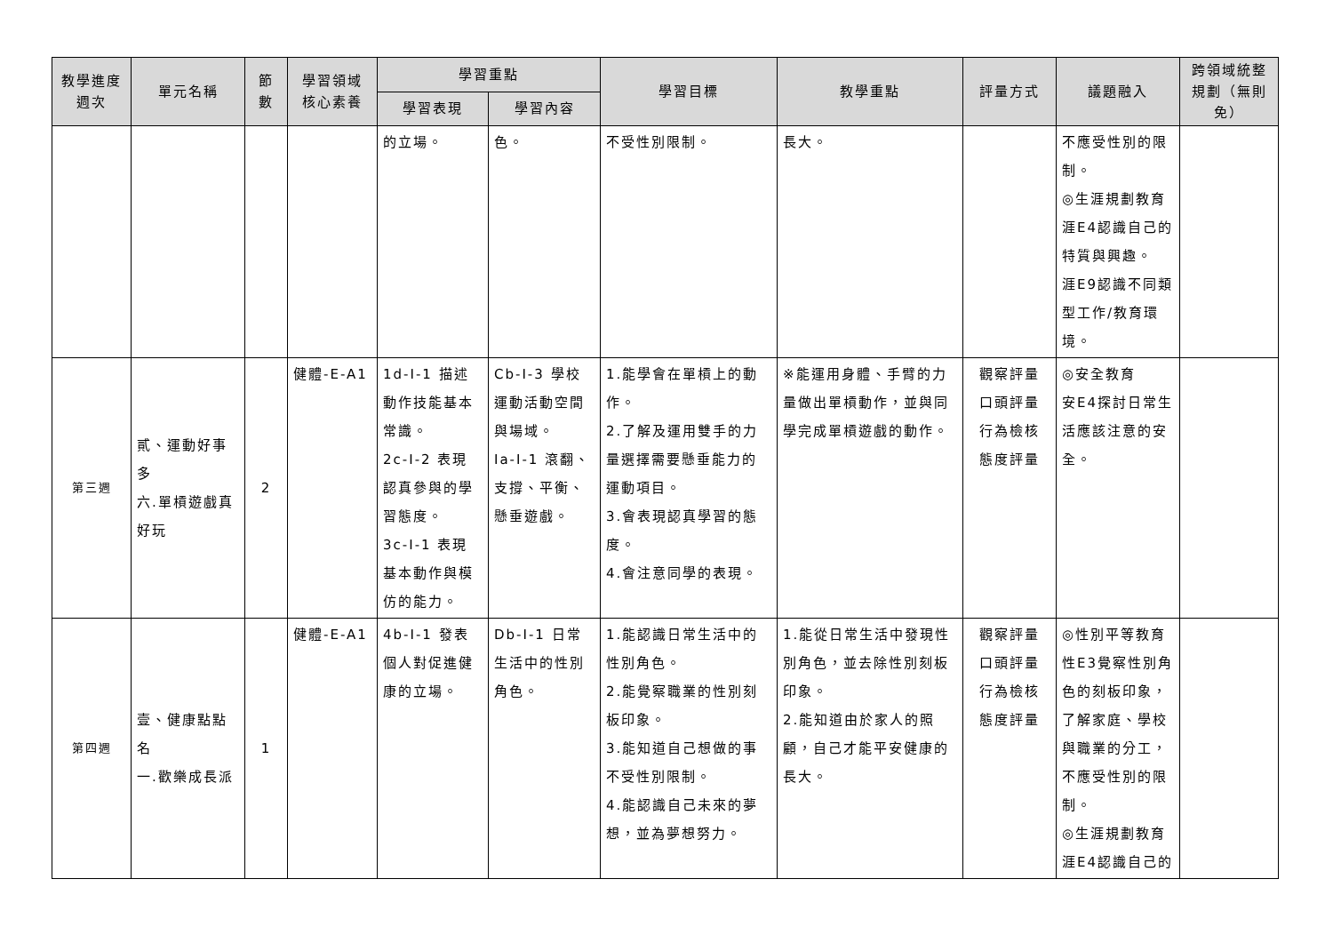| 教學進度 週次 | 單元名稱 | 節 數 | 學習領域 核心素養 | 學習重點 | | 學習目標 | 教學重點 | 評量方式 | 議題融入 | 跨領域統整規劃（無則免） |
| --- | --- | --- | --- | --- | --- | --- | --- | --- | --- | --- |
| | | | | 學習表現 | 學習內容 | | | | | |
| | | | | 的立場。 | 色。 | 不受性別限制。 | 長大。 | | 不應受性別的限制。 ◎生涯規劃教育 涯E4認識自己的特質與興趣。 涯E9認識不同類型工作/教育環境。 | |
| 第三週 | 貳、運動好事多 六.單槓遊戲真好玩 | 2 | 健體-E-A1 | 1d-I-1 描述動作技能基本常識。 2c-I-2 表現認真參與的學習態度。 3c-I-1 表現基本動作與模仿的能力。 | Cb-I-3 學校運動活動空間與場域。 Ia-I-1 滾翻、支撐、平衡、懸垂遊戲。 | 1.能學會在單槓上的動作。 2.了解及運用雙手的力量選擇需要懸垂能力的運動項目。 3.會表現認真學習的態度。 4.會注意同學的表現。 | ※能運用身體、手臂的力量做出單槓動作，並與同學完成單槓遊戲的動作。 | 觀察評量 口頭評量 行為檢核 態度評量 | ◎安全教育 安E4探討日常生活應該注意的安全。 | |
| 第四週 | 壹、健康點點名 一.歡樂成長派 | 1 | 健體-E-A1 | 4b-I-1 發表個人對促進健康的立場。 | Db-I-1 日常生活中的性別角色。 | 1.能認識日常生活中的性別角色。 2.能覺察職業的性別刻板印象。 3.能知道自己想做的事不受性別限制。 4.能認識自己未來的夢想，並為夢想努力。 | 1.能從日常生活中發現性別角色，並去除性別刻板印象。 2.能知道由於家人的照顧，自己才能平安健康的長大。 | 觀察評量 口頭評量 行為檢核 態度評量 | ◎性別平等教育 性E3覺察性別角色的刻板印象，了解家庭、學校與職業的分工，不應受性別的限制。 ◎生涯規劃教育 涯E4認識自己的 | |